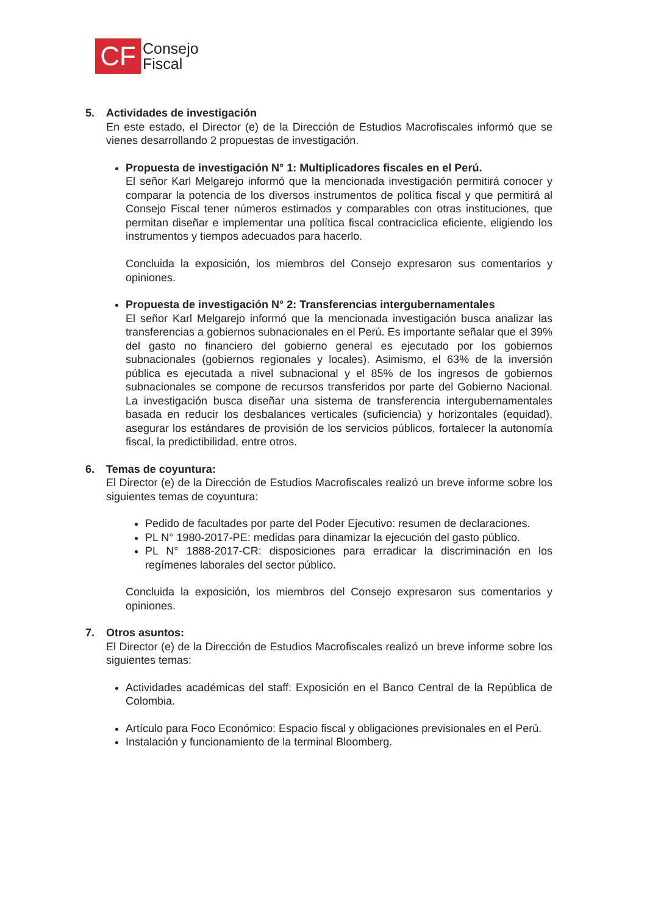CF
Consejo
Fiscal
5. Actividades de investigación
En este estado, el Director (e) de la Dirección de Estudios Macrofiscales informó que se vienes desarrollando 2 propuestas de investigación.
Propuesta de investigación N° 1: Multiplicadores fiscales en el Perú.
El señor Karl Melgarejo informó que la mencionada investigación permitirá conocer y comparar la potencia de los diversos instrumentos de política fiscal y que permitirá al Consejo Fiscal tener números estimados y comparables con otras instituciones, que permitan diseñar e implementar una política fiscal contraciclica eficiente, eligiendo los instrumentos y tiempos adecuados para hacerlo.
Concluida la exposición, los miembros del Consejo expresaron sus comentarios y opiniones.
Propuesta de investigación N° 2: Transferencias intergubernamentales
El señor Karl Melgarejo informó que la mencionada investigación busca analizar las transferencias a gobiernos subnacionales en el Perú. Es importante señalar que el 39% del gasto no financiero del gobierno general es ejecutado por los gobiernos subnacionales (gobiernos regionales y locales). Asimismo, el 63% de la inversión pública es ejecutada a nivel subnacional y el 85% de los ingresos de gobiernos subnacionales se compone de recursos transferidos por parte del Gobierno Nacional. La investigación busca diseñar una sistema de transferencia intergubernamentales basada en reducir los desbalances verticales (suficiencia) y horizontales (equidad), asegurar los estándares de provisión de los servicios públicos, fortalecer la autonomía fiscal, la predictibilidad, entre otros.
6. Temas de coyuntura:
El Director (e) de la Dirección de Estudios Macrofiscales realizó un breve informe sobre los siguientes temas de coyuntura:
Pedido de facultades por parte del Poder Ejecutivo: resumen de declaraciones.
PL N° 1980-2017-PE: medidas para dinamizar la ejecución del gasto público.
PL N° 1888-2017-CR: disposiciones para erradicar la discriminación en los regímenes laborales del sector público.
Concluida la exposición, los miembros del Consejo expresaron sus comentarios y opiniones.
7. Otros asuntos:
El Director (e) de la Dirección de Estudios Macrofiscales realizó un breve informe sobre los siguientes temas:
Actividades académicas del staff: Exposición en el Banco Central de la República de Colombia.
Artículo para Foco Económico: Espacio fiscal y obligaciones previsionales en el Perú.
Instalación y funcionamiento de la terminal Bloomberg.